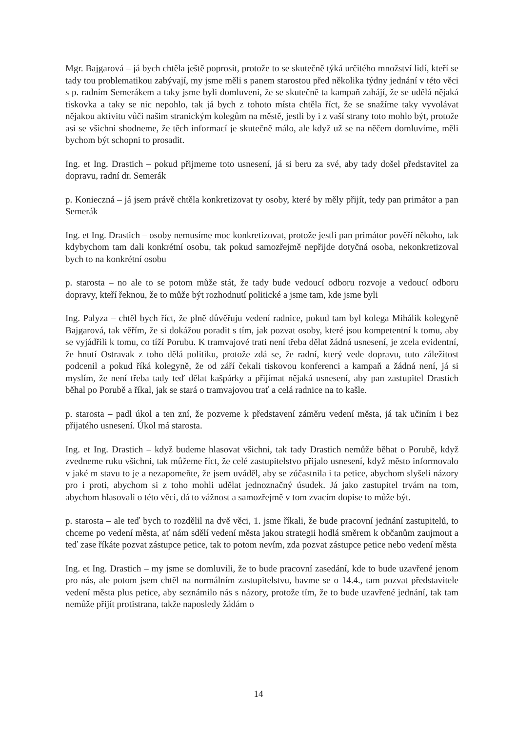Mgr. Bajgarová – já bych chtěla ještě poprosit, protože to se skutečně týká určitého množství lidí, kteří se tady tou problematikou zabývají, my jsme měli s panem starostou před několika týdny jednání v této věci s p. radním Semerákem a taky jsme byli domluveni, že se skutečně ta kampaň zahájí, že se udělá nějaká tiskovka a taky se nic nepohlo, tak já bych z tohoto místa chtěla říct, že se snažíme taky vyvolávat nějakou aktivitu vůči našim stranickým kolegům na městě, jestli by i z vaší strany toto mohlo být, protože asi se všichni shodneme, že těch informací je skutečně málo, ale když už se na něčem domluvíme, měli bychom být schopni to prosadit.
Ing. et Ing. Drastich – pokud přijmeme toto usnesení, já si beru za své, aby tady došel představitel za dopravu, radní dr. Semerák
p. Konieczná – já jsem právě chtěla konkretizovat ty osoby, které by měly přijít, tedy pan primátor a pan Semerák
Ing. et Ing. Drastich – osoby nemusíme moc konkretizovat, protože jestli pan primátor pověří někoho, tak kdybychom tam dali konkrétní osobu, tak pokud samozřejmě nepřijde dotyčná osoba, nekonkretizoval bych to na konkrétní osobu
p. starosta – no ale to se potom může stát, že tady bude vedoucí odboru rozvoje a vedoucí odboru dopravy, kteří řeknou, že to může být rozhodnutí politické a jsme tam, kde jsme byli
Ing. Palyza – chtěl bych říct, že plně důvěřuju vedení radnice, pokud tam byl kolega Mihálik kolegyně Bajgarová, tak věřím, že si dokážou poradit s tím, jak pozvat osoby, které jsou kompetentní k tomu, aby se vyjádřili k tomu, co tíží Porubu. K tramvajové trati není třeba dělat žádná usnesení, je zcela evidentní, že hnutí Ostravak z toho dělá politiku, protože zdá se, že radní, který vede dopravu, tuto záležitost podcenil a pokud říká kolegyně, že od září čekali tiskovou konferenci a kampaň a žádná není, já si myslím, že není třeba tady teď dělat kašpárky a přijímat nějaká usnesení, aby pan zastupitel Drastich běhal po Porubě a říkal, jak se stará o tramvajovou trať a celá radnice na to kašle.
p. starosta – padl úkol a ten zní, že pozveme k představení záměru vedení města, já tak učiním i bez přijatého usnesení. Úkol má starosta.
Ing. et Ing. Drastich – když budeme hlasovat všichni, tak tady Drastich nemůže běhat o Porubě, když zvedneme ruku všichni, tak můžeme říct, že celé zastupitelstvo přijalo usnesení, když město informovalo v jaké m stavu to je a nezapomeňte, že jsem uváděl, aby se zúčastnila i ta petice, abychom slyšeli názory pro i proti, abychom si z toho mohli udělat jednoznačný úsudek. Já jako zastupitel trvám na tom, abychom hlasovali o této věci, dá to vážnost a samozřejmě v tom zvacím dopise to může být.
p. starosta – ale teď bych to rozdělil na dvě věci, 1. jsme říkali, že bude pracovní jednání zastupitelů, to chceme po vedení města, ať nám sdělí vedení města jakou strategii hodlá směrem k občanům zaujmout a teď zase říkáte pozvat zástupce petice, tak to potom nevím, zda pozvat zástupce petice nebo vedení města
Ing. et Ing. Drastich – my jsme se domluvili, že to bude pracovní zasedání, kde to bude uzavřené jenom pro nás, ale potom jsem chtěl na normálním zastupitelstvu, bavme se o 14.4., tam pozvat představitele vedení města plus petice, aby seznámilo nás s názory, protože tím, že to bude uzavřené jednání, tak tam nemůže přijít protistrana, takže naposledy žádám o
14